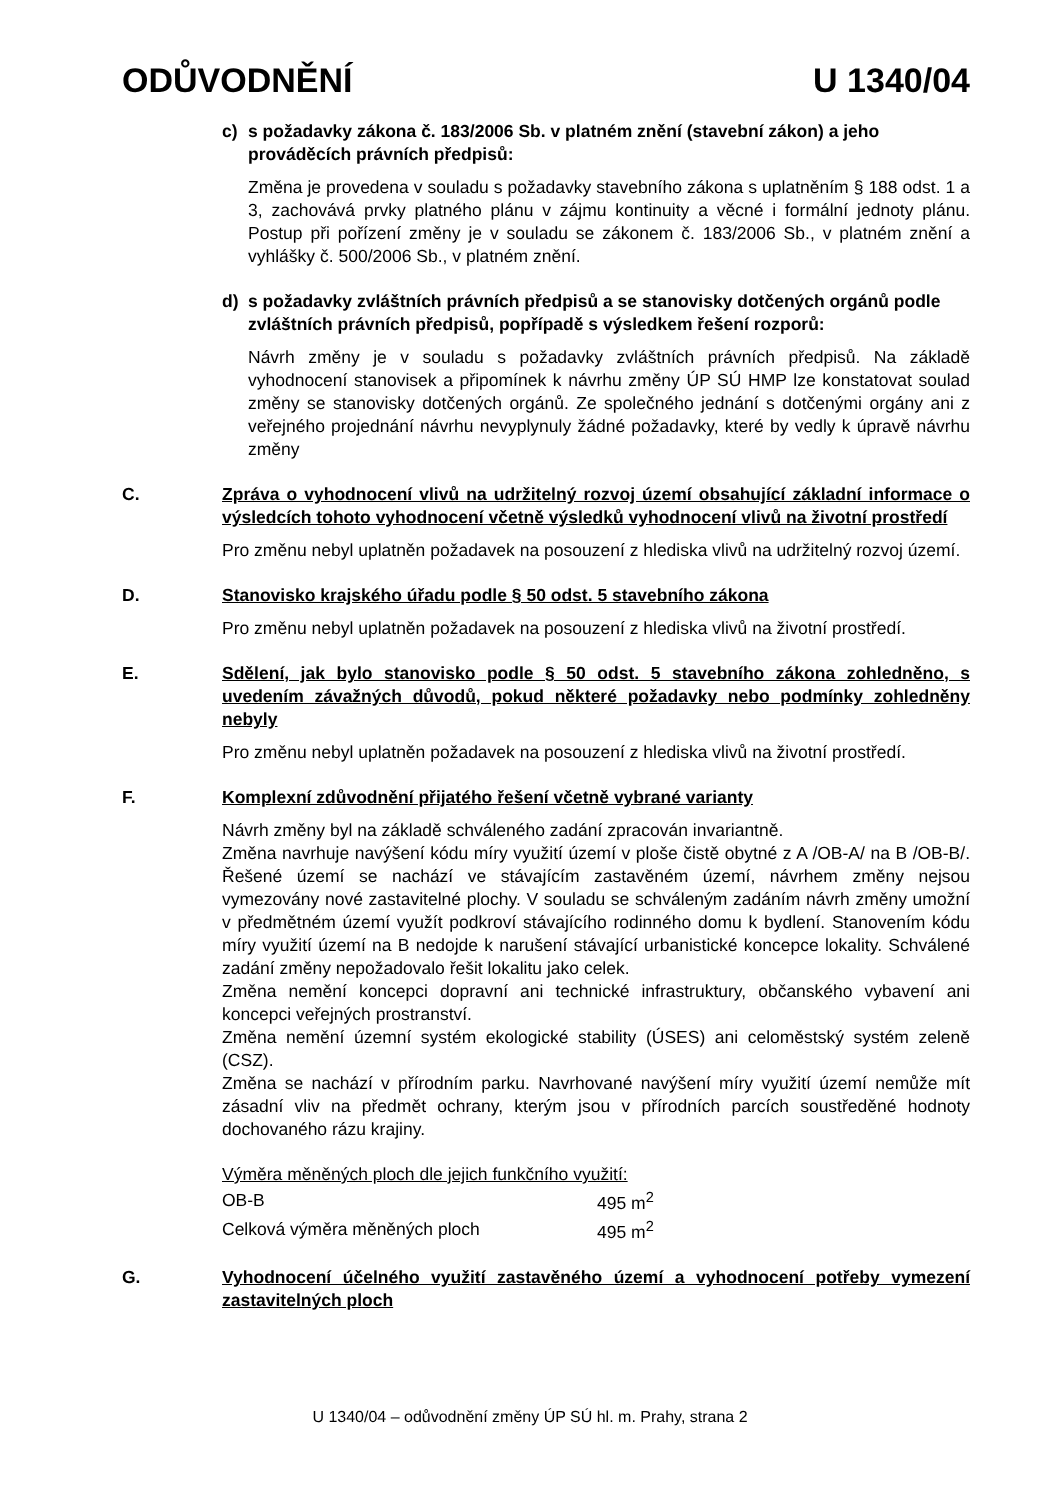ODŮVODNĚNÍ U 1340/04
c) s požadavky zákona č. 183/2006 Sb. v platném znění (stavební zákon) a jeho prováděcích právních předpisů:
Změna je provedena v souladu s požadavky stavebního zákona s uplatněním § 188 odst. 1 a 3, zachovává prvky platného plánu v zájmu kontinuity a věcné i formální jednoty plánu. Postup při pořízení změny je v souladu se zákonem č. 183/2006 Sb., v platném znění a vyhlášky č. 500/2006 Sb., v platném znění.
d) s požadavky zvláštních právních předpisů a se stanovisky dotčených orgánů podle zvláštních právních předpisů, popřípadě s výsledkem řešení rozporů:
Návrh změny je v souladu s požadavky zvláštních právních předpisů. Na základě vyhodnocení stanovisek a připomínek k návrhu změny ÚP SÚ HMP lze konstatovat soulad změny se stanovisky dotčených orgánů. Ze společného jednání s dotčenými orgány ani z veřejného projednání návrhu nevyplynuly žádné požadavky, které by vedly k úpravě návrhu změny
C. Zpráva o vyhodnocení vlivů na udržitelný rozvoj území obsahující základní informace o výsledcích tohoto vyhodnocení včetně výsledků vyhodnocení vlivů na životní prostředí
Pro změnu nebyl uplatněn požadavek na posouzení z hlediska vlivů na udržitelný rozvoj území.
D. Stanovisko krajského úřadu podle § 50 odst. 5 stavebního zákona
Pro změnu nebyl uplatněn požadavek na posouzení z hlediska vlivů na životní prostředí.
E. Sdělení, jak bylo stanovisko podle § 50 odst. 5 stavebního zákona zohledněno, s uvedením závažných důvodů, pokud některé požadavky nebo podmínky zohledněny nebyly
Pro změnu nebyl uplatněn požadavek na posouzení z hlediska vlivů na životní prostředí.
F. Komplexní zdůvodnění přijatého řešení včetně vybrané varianty
Návrh změny byl na základě schváleného zadání zpracován invariantně.
Změna navrhuje navýšení kódu míry využití území v ploše čistě obytné z A /OB-A/ na B /OB-B/. Řešené území se nachází ve stávajícím zastavěném území, návrhem změny nejsou vymezovány nové zastavitelné plochy. V souladu se schváleným zadáním návrh změny umožní v předmětném území využít podkroví stávajícího rodinného domu k bydlení. Stanovením kódu míry využití území na B nedojde k narušení stávající urbanistické koncepce lokality. Schválené zadání změny nepožadovalo řešit lokalitu jako celek.
Změna nemění koncepci dopravní ani technické infrastruktury, občanského vybavení ani koncepci veřejných prostranství.
Změna nemění územní systém ekologické stability (ÚSES) ani celoměstský systém zeleně (CSZ).
Změna se nachází v přírodním parku. Navrhované navýšení míry využití území nemůže mít zásadní vliv na předmět ochrany, kterým jsou v přírodních parcích soustředěné hodnoty dochovaného rázu krajiny.
Výměra měněných ploch dle jejich funkčního využití:
| OB-B | 495 m<sup>2</sup> |
| Celková výměra měněných ploch | 495 m<sup>2</sup> |
G. Vyhodnocení účelného využití zastavěného území a vyhodnocení potřeby vymezení zastavitelných ploch
U 1340/04 – odůvodnění změny ÚP SÚ hl. m. Prahy, strana 2